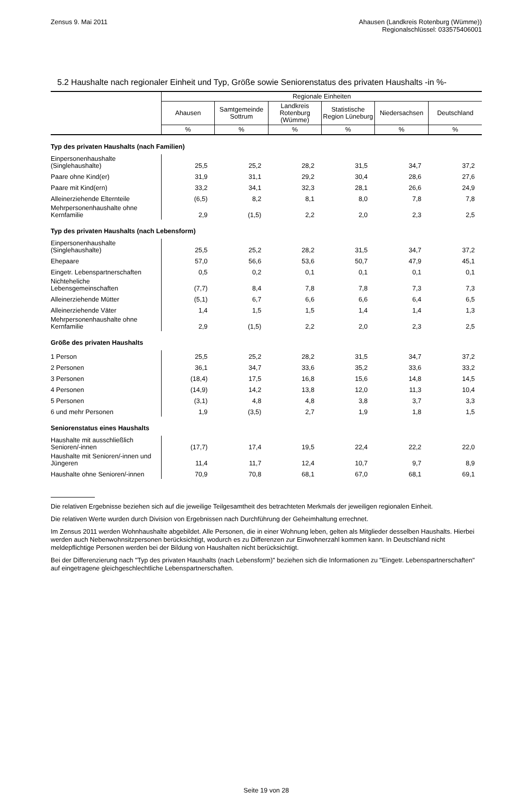Zensus 9. Mai 2011 Ahausen (Landkreis Rotenburg (Wümme))
Regionalschlüssel: 033575406001
5.2 Haushalte nach regionaler Einheit und Typ, Größe sowie Seniorenstatus des privaten Haushalts -in %-
| | Regionale Einheiten | | | | | |
| --- | --- | --- | --- | --- | --- | --- |
| | Ahausen | Samtgemeinde Sottrum | Landkreis Rotenburg (Wümme) | Statistische Region Lüneburg | Niedersachsen | Deutschland |
| | % | % | % | % | % | % |
| Typ des privaten Haushalts (nach Familien) | | | | | | |
| Einpersonenhaushalte (Singlehaushalte) | 25,5 | 25,2 | 28,2 | 31,5 | 34,7 | 37,2 |
| Paare ohne Kind(er) | 31,9 | 31,1 | 29,2 | 30,4 | 28,6 | 27,6 |
| Paare mit Kind(ern) | 33,2 | 34,1 | 32,3 | 28,1 | 26,6 | 24,9 |
| Alleinerziehende Elternteile | (6,5) | 8,2 | 8,1 | 8,0 | 7,8 | 7,8 |
| Mehrpersonenhaushalte ohne Kernfamilie | 2,9 | (1,5) | 2,2 | 2,0 | 2,3 | 2,5 |
| Typ des privaten Haushalts (nach Lebensform) | | | | | | |
| Einpersonenhaushalte (Singlehaushalte) | 25,5 | 25,2 | 28,2 | 31,5 | 34,7 | 37,2 |
| Ehepaare | 57,0 | 56,6 | 53,6 | 50,7 | 47,9 | 45,1 |
| Eingetr. Lebenspartnerschaften | 0,5 | 0,2 | 0,1 | 0,1 | 0,1 | 0,1 |
| Nichteheliche Lebensgemeinschaften | (7,7) | 8,4 | 7,8 | 7,8 | 7,3 | 7,3 |
| Alleinerziehende Mütter | (5,1) | 6,7 | 6,6 | 6,6 | 6,4 | 6,5 |
| Alleinerziehende Väter | 1,4 | 1,5 | 1,5 | 1,4 | 1,4 | 1,3 |
| Mehrpersonenhaushalte ohne Kernfamilie | 2,9 | (1,5) | 2,2 | 2,0 | 2,3 | 2,5 |
| Größe des privaten Haushalts | | | | | | |
| 1 Person | 25,5 | 25,2 | 28,2 | 31,5 | 34,7 | 37,2 |
| 2 Personen | 36,1 | 34,7 | 33,6 | 35,2 | 33,6 | 33,2 |
| 3 Personen | (18,4) | 17,5 | 16,8 | 15,6 | 14,8 | 14,5 |
| 4 Personen | (14,9) | 14,2 | 13,8 | 12,0 | 11,3 | 10,4 |
| 5 Personen | (3,1) | 4,8 | 4,8 | 3,8 | 3,7 | 3,3 |
| 6 und mehr Personen | 1,9 | (3,5) | 2,7 | 1,9 | 1,8 | 1,5 |
| Seniorenstatus eines Haushalts | | | | | | |
| Haushalte mit ausschließlich Senioren/-innen | (17,7) | 17,4 | 19,5 | 22,4 | 22,2 | 22,0 |
| Haushalte mit Senioren/-innen und Jüngeren | 11,4 | 11,7 | 12,4 | 10,7 | 9,7 | 8,9 |
| Haushalte ohne Senioren/-innen | 70,9 | 70,8 | 68,1 | 67,0 | 68,1 | 69,1 |
Die relativen Ergebnisse beziehen sich auf die jeweilige Teilgesamtheit des betrachteten Merkmals der jeweiligen regionalen Einheit.
Die relativen Werte wurden durch Division von Ergebnissen nach Durchführung der Geheimhaltung errechnet.
Im Zensus 2011 werden Wohnhaushalte abgebildet. Alle Personen, die in einer Wohnung leben, gelten als Mitglieder desselben Haushalts. Hierbei werden auch Nebenwohnsitzpersonen berücksichtigt, wodurch es zu Differenzen zur Einwohnerzahl kommen kann. In Deutschland nicht meldepflichtige Personen werden bei der Bildung von Haushalten nicht berücksichtigt.
Bei der Differenzierung nach "Typ des privaten Haushalts (nach Lebensform)" beziehen sich die Informationen zu "Eingetr. Lebenspartnerschaften" auf eingetragene gleichgeschlechtliche Lebenspartnerschaften.
Seite 19 von 28